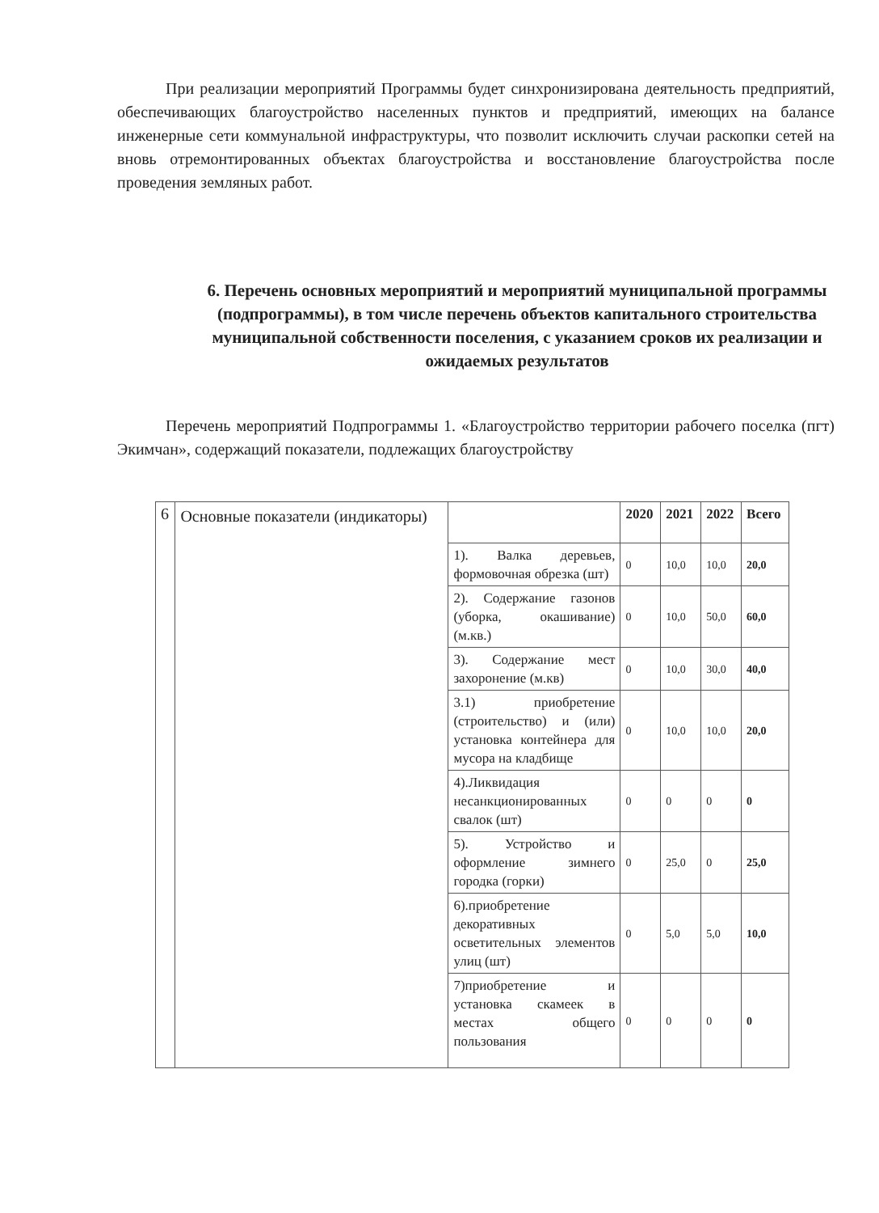При реализации мероприятий Программы будет синхронизирована деятельность предприятий, обеспечивающих благоустройство населенных пунктов и предприятий, имеющих на балансе инженерные сети коммунальной инфраструктуры, что позволит исключить случаи раскопки сетей на вновь отремонтированных объектах благоустройства и восстановление благоустройства после проведения земляных работ.
6. Перечень основных мероприятий и мероприятий муниципальной программы (подпрограммы), в том числе перечень объектов капитального строительства муниципальной собственности поселения, с указанием сроков их реализации и ожидаемых результатов
Перечень мероприятий Подпрограммы 1. «Благоустройство территории рабочего поселка (пгт) Экимчан», содержащий показатели, подлежащих благоустройству
| 6 | Основные показатели (индикаторы) | | 2020 | 2021 | 2022 | Всего |
| | | 1). Валка деревьев, формовочная обрезка (шт) | 0 | 10,0 | 10,0 | 20,0 |
| | | 2). Содержание газонов (уборка, окашивание) (м.кв.) | 0 | 10,0 | 50,0 | 60,0 |
| | | 3). Содержание мест захоронение (м.кв) | 0 | 10,0 | 30,0 | 40,0 |
| | | 3.1) приобретение (строительство) и (или) установка контейнера для мусора на кладбище | 0 | 10,0 | 10,0 | 20,0 |
| | | 4).Ликвидация несанкционированных свалок (шт) | 0 | 0 | 0 | 0 |
| | | 5). Устройство и оформление зимнего городка (горки) | 0 | 25,0 | 0 | 25,0 |
| | | 6).приобретение декоративных осветительных элементов улиц (шт) | 0 | 5,0 | 5,0 | 10,0 |
| | | 7)приобретение и установка скамеек в местах общего пользования | 0 | 0 | 0 | 0 |